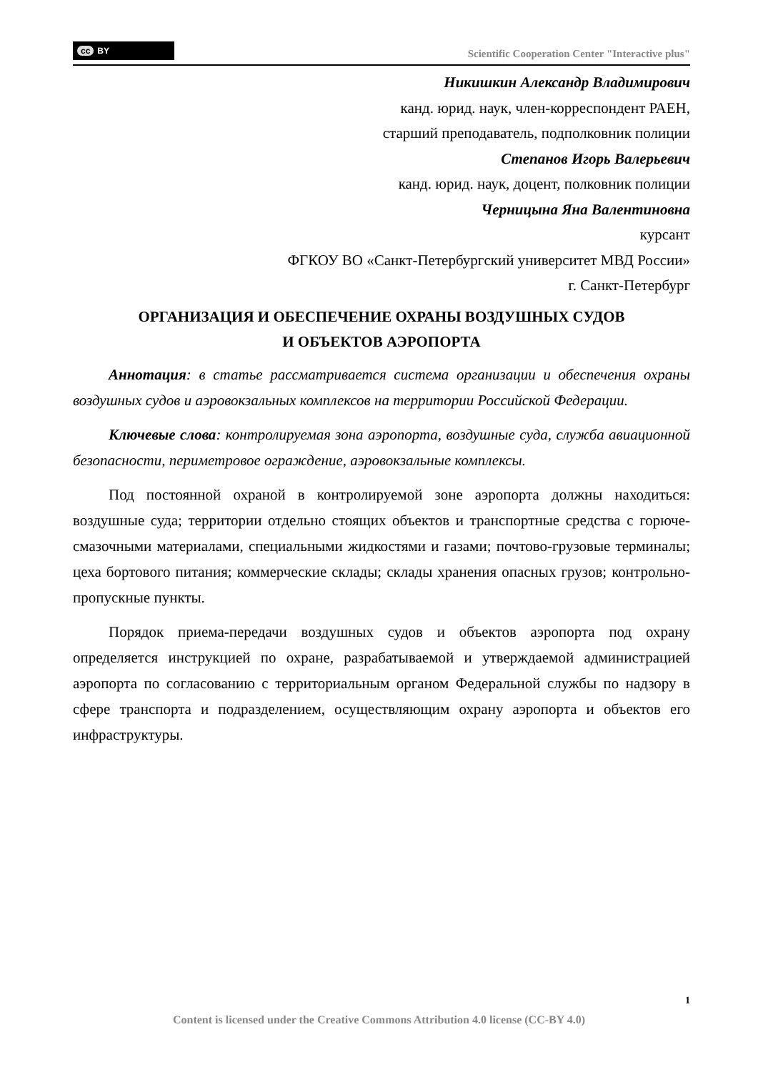cc BY
Scientific Cooperation Center "Interactive plus"
Никишкин Александр Владимирович
канд. юрид. наук, член-корреспондент РАЕН,
старший преподаватель, подполковник полиции
Степанов Игорь Валерьевич
канд. юрид. наук, доцент, полковник полиции
Черницына Яна Валентиновна
курсант
ФГКОУ ВО «Санкт-Петербургский университет МВД России»
г. Санкт-Петербург
ОРГАНИЗАЦИЯ И ОБЕСПЕЧЕНИЕ ОХРАНЫ ВОЗДУШНЫХ СУДОВ
И ОБЪЕКТОВ АЭРОПОРТА
Аннотация: в статье рассматривается система организации и обеспечения охраны воздушных судов и аэровокзальных комплексов на территории Российской Федерации.
Ключевые слова: контролируемая зона аэропорта, воздушные суда, служба авиационной безопасности, периметровое ограждение, аэровокзальные комплексы.
Под постоянной охраной в контролируемой зоне аэропорта должны находиться: воздушные суда; территории отдельно стоящих объектов и транспортные средства с горюче-смазочными материалами, специальными жидкостями и газами; почтово-грузовые терминалы; цеха бортового питания; коммерческие склады; склады хранения опасных грузов; контрольно-пропускные пункты.
Порядок приема-передачи воздушных судов и объектов аэропорта под охрану определяется инструкцией по охране, разрабатываемой и утверждаемой администрацией аэропорта по согласованию с территориальным органом Федеральной службы по надзору в сфере транспорта и подразделением, осуществляющим охрану аэропорта и объектов его инфраструктуры.
1
Content is licensed under the Creative Commons Attribution 4.0 license (CC-BY 4.0)